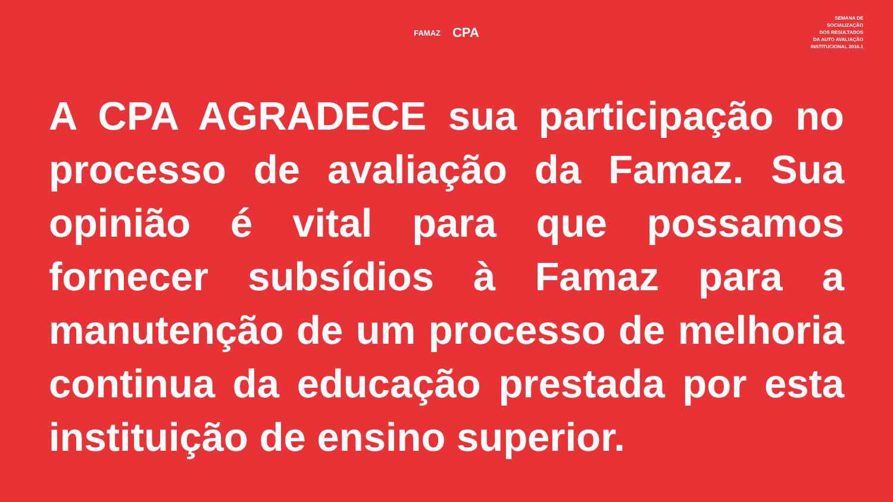FAMAZ
CPA
SEMANA DE
SOCIALIZAÇÃO
DOS RESULTADOS
DA AUTO AVALIAÇÃO
INSTITUCIONAL 2016.1
A CPA AGRADECE sua participação no processo de avaliação da Famaz. Sua opinião é vital para que possamos fornecer subsídios à Famaz para a manutenção de um processo de melhoria continua da educação prestada por esta instituição de ensino superior.